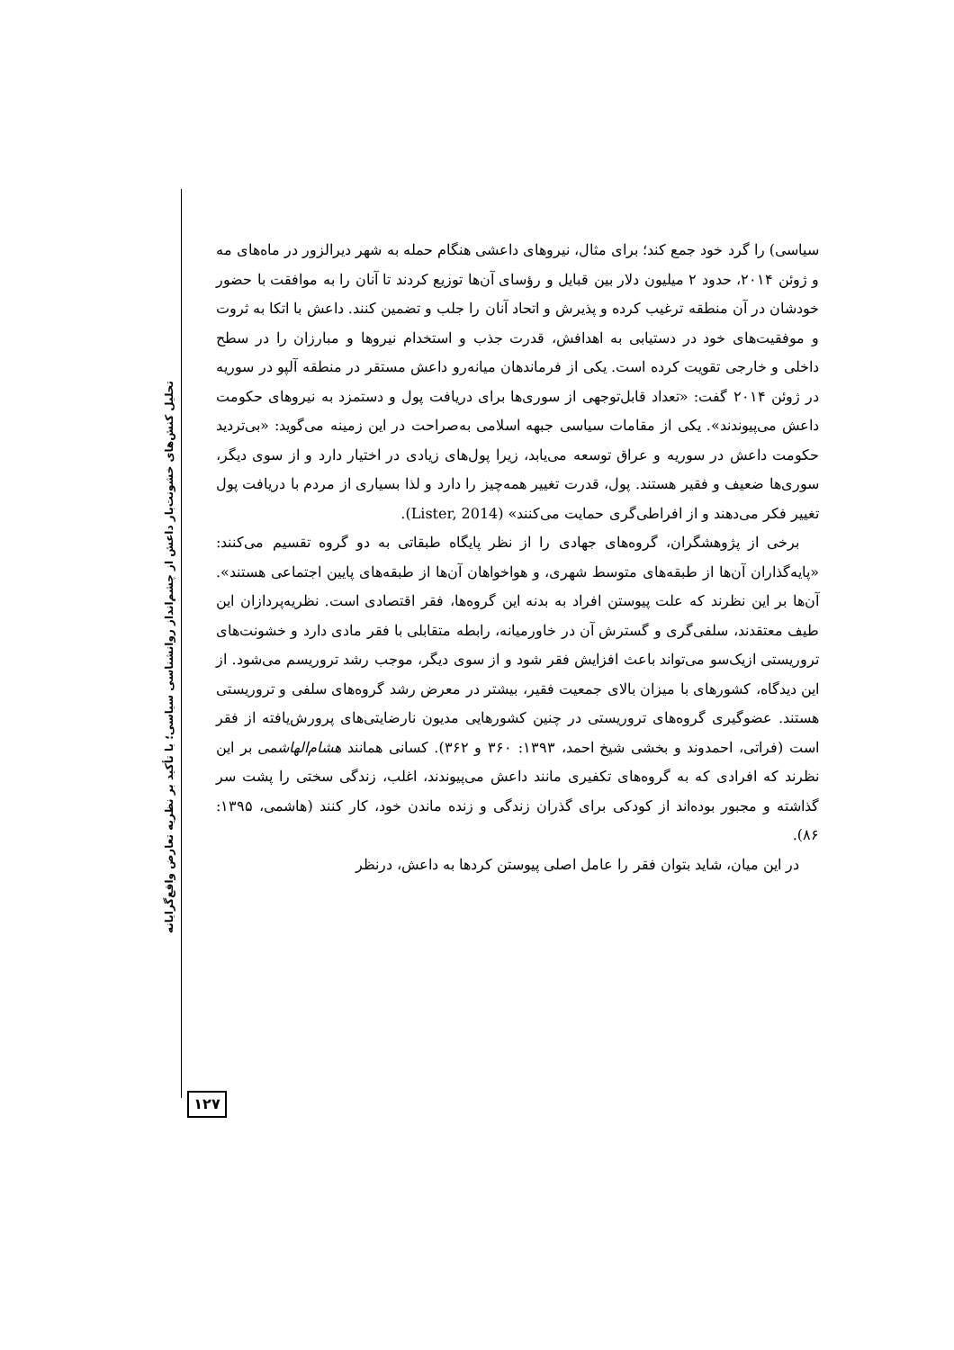تحلیل کنش‌های خشونت‌بار داعش از چشم‌انداز روانشناسی سیاسی؛ با تأکید بر نظریه تعارض واقع‌گرایانه
سیاسی) را گرد خود جمع کند؛ برای مثال، نیروهای داعشی هنگام حمله به شهر دیرالزور در ماه‌های مه و ژوئن ۲۰۱۴، حدود ۲ میلیون دلار بین قبایل و رؤسای آن‌ها توزیع کردند تا آنان را به موافقت با حضور خودشان در آن منطقه ترغیب کرده و پذیرش و اتحاد آنان را جلب و تضمین کنند. داعش با اتکا به ثروت و موفقیت‌های خود در دستیابی به اهدافش، قدرت جذب و استخدام نیروها و مبارزان را در سطح داخلی و خارجی تقویت کرده است. یکی از فرماندهان میانه‌رو داعش مستقر در منطقه آلپو در سوریه در ژوئن ۲۰۱۴ گفت: «تعداد قابل‌توجهی از سوری‌ها برای دریافت پول و دستمزد به نیروهای حکومت داعش می‌پیوندند». یکی از مقامات سیاسی جبهه اسلامی به‌صراحت در این زمینه می‌گوید: «بی‌تردید حکومت داعش در سوریه و عراق توسعه می‌یابد، زیرا پول‌های زیادی در اختیار دارد و از سوی دیگر، سوری‌ها ضعیف و فقیر هستند. پول، قدرت تغییر همه‌چیز را دارد و لذا بسیاری از مردم با دریافت پول تغییر فکر می‌دهند و از افراطی‌گری حمایت می‌کنند» (Lister, 2014).
برخی از پژوهشگران، گروه‌های جهادی را از نظر پایگاه طبقاتی به دو گروه تقسیم می‌کنند: «پایه‌گذاران آن‌ها از طبقه‌های متوسط شهری، و هواخواهان آن‌ها از طبقه‌های پایین اجتماعی هستند». آن‌ها بر این نظرند که علت پیوستن افراد به بدنه این گروه‌ها، فقر اقتصادی است. نظریه‌پردازان این طیف معتقدند، سلفی‌گری و گسترش آن در خاورمیانه، رابطه متقابلی با فقر مادی دارد و خشونت‌های تروریستی ازیک‌سو می‌تواند باعث افزایش فقر شود و از سوی دیگر، موجب رشد تروریسم می‌شود. از این دیدگاه، کشورهای با میزان بالای جمعیت فقیر، بیشتر در معرض رشد گروه‌های سلفی و تروریستی هستند. عضوگیری گروه‌های تروریستی در چنین کشورهایی مدیون نارضایتی‌های پرورش‌یافته از فقر است (فراتی، احمدوند و بخشی شیخ احمد، ۱۳۹۳: ۳۶۰ و ۳۶۲). کسانی همانند هشام‌الهاشمی بر این نظرند که افرادی که به گروه‌های تکفیری مانند داعش می‌پیوندند، اغلب، زندگی سختی را پشت سر گذاشته و مجبور بوده‌اند از کودکی برای گذران زندگی و زنده ماندن خود، کار کنند (هاشمی، ۱۳۹۵: ۸۶).
در این میان، شاید بتوان فقر را عامل اصلی پیوستن کردها به داعش، درنظر
۱۲۷